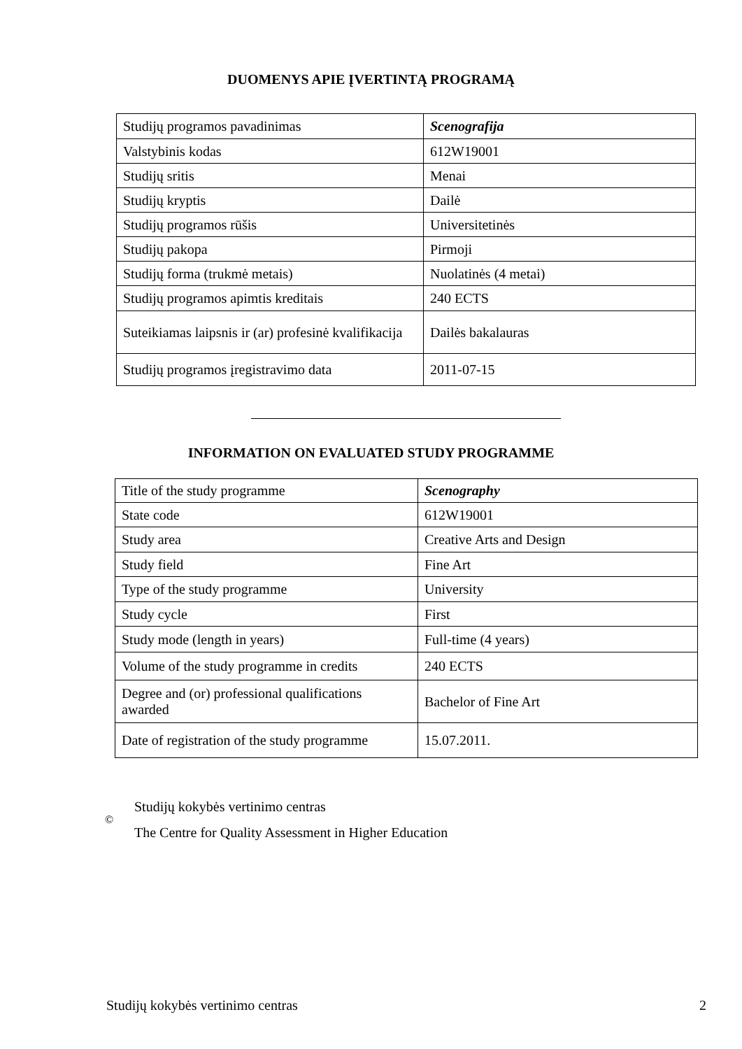DUOMENYS APIE ĮVERTINTĄ PROGRAMĄ
| Studijų programos pavadinimas | Scenografija |
| Valstybinis kodas | 612W19001 |
| Studijų sritis | Menai |
| Studijų kryptis | Dailė |
| Studijų programos rūšis | Universitetinės |
| Studijų pakopa | Pirmoji |
| Studijų forma (trukmė metais) | Nuolatinės (4 metai) |
| Studijų programos apimtis kreditais | 240 ECTS |
| Suteikiamas laipsnis ir (ar) profesinė kvalifikacija | Dailės bakalauras |
| Studijų programos įregistravimo data | 2011-07-15 |
INFORMATION ON EVALUATED STUDY PROGRAMME
| Title of the study programme | Scenography |
| State code | 612W19001 |
| Study area | Creative Arts and Design |
| Study field | Fine Art |
| Type of the study programme | University |
| Study cycle | First |
| Study mode (length in years) | Full-time (4 years) |
| Volume of the study programme in credits | 240 ECTS |
| Degree and (or) professional qualifications awarded | Bachelor of Fine Art |
| Date of registration of the study programme | 15.07.2011. |
©
Studijų kokybės vertinimo centras
The Centre for Quality Assessment in Higher Education
Studijų kokybės vertinimo centras 2